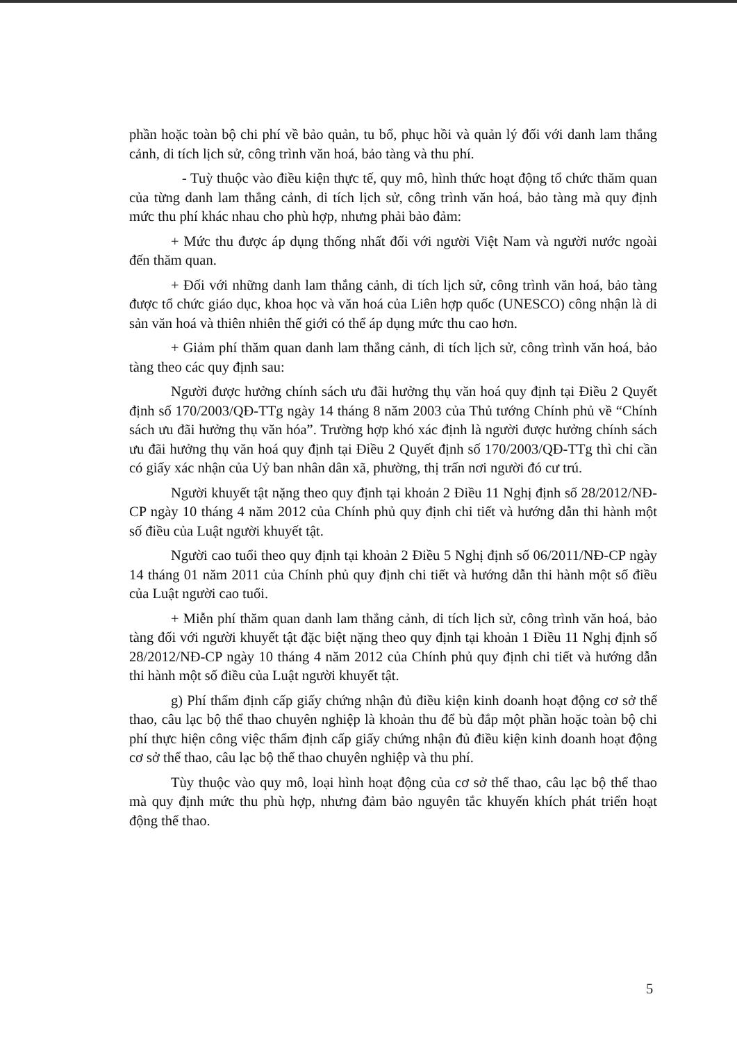phần hoặc toàn bộ chi phí về bảo quản, tu bổ, phục hồi và quản lý đối với danh lam thắng cảnh, di tích lịch sử, công trình văn hoá, bảo tàng và thu phí.
- Tuỳ thuộc vào điều kiện thực tế, quy mô, hình thức hoạt động tổ chức thăm quan của từng danh lam thắng cảnh, di tích lịch sử, công trình văn hoá, bảo tàng mà quy định mức thu phí khác nhau cho phù hợp, nhưng phải bảo đảm:
+ Mức thu được áp dụng thống nhất đối với người Việt Nam và người nước ngoài đến thăm quan.
+ Đối với những danh lam thắng cảnh, di tích lịch sử, công trình văn hoá, bảo tàng được tổ chức giáo dục, khoa học và văn hoá của Liên hợp quốc (UNESCO) công nhận là di sản văn hoá và thiên nhiên thế giới có thể áp dụng mức thu cao hơn.
+ Giảm phí thăm quan danh lam thắng cảnh, di tích lịch sử, công trình văn hoá, bảo tàng theo các quy định sau:
Người được hưởng chính sách ưu đãi hưởng thụ văn hoá quy định tại Điều 2 Quyết định số 170/2003/QĐ-TTg ngày 14 tháng 8 năm 2003 của Thủ tướng Chính phủ về “Chính sách ưu đãi hưởng thụ văn hóa”. Trường hợp khó xác định là người được hưởng chính sách ưu đãi hưởng thụ văn hoá quy định tại Điều 2 Quyết định số 170/2003/QĐ-TTg thì chỉ cần có giấy xác nhận của Uỷ ban nhân dân xã, phường, thị trấn nơi người đó cư trú.
Người khuyết tật nặng theo quy định tại khoản 2 Điều 11 Nghị định số 28/2012/NĐ-CP ngày 10 tháng 4 năm 2012 của Chính phủ quy định chi tiết và hướng dẫn thi hành một số điều của Luật người khuyết tật.
Người cao tuổi theo quy định tại khoản 2 Điều 5 Nghị định số 06/2011/NĐ-CP ngày 14 tháng 01 năm 2011 của Chính phủ quy định chi tiết và hướng dẫn thi hành một số điều của Luật người cao tuổi.
+ Miễn phí thăm quan danh lam thắng cảnh, di tích lịch sử, công trình văn hoá, bảo tàng đối với người khuyết tật đặc biệt nặng theo quy định tại khoản 1 Điều 11 Nghị định số 28/2012/NĐ-CP ngày 10 tháng 4 năm 2012 của Chính phủ quy định chi tiết và hướng dẫn thi hành một số điều của Luật người khuyết tật.
g) Phí thẩm định cấp giấy chứng nhận đủ điều kiện kinh doanh hoạt động cơ sở thể thao, câu lạc bộ thể thao chuyên nghiệp là khoản thu để bù đắp một phần hoặc toàn bộ chi phí thực hiện công việc thẩm định cấp giấy chứng nhận đủ điều kiện kinh doanh hoạt động cơ sở thể thao, câu lạc bộ thể thao chuyên nghiệp và thu phí.
Tùy thuộc vào quy mô, loại hình hoạt động của cơ sở thể thao, câu lạc bộ thể thao mà quy định mức thu phù hợp, nhưng đảm bảo nguyên tắc khuyến khích phát triển hoạt động thể thao.
5